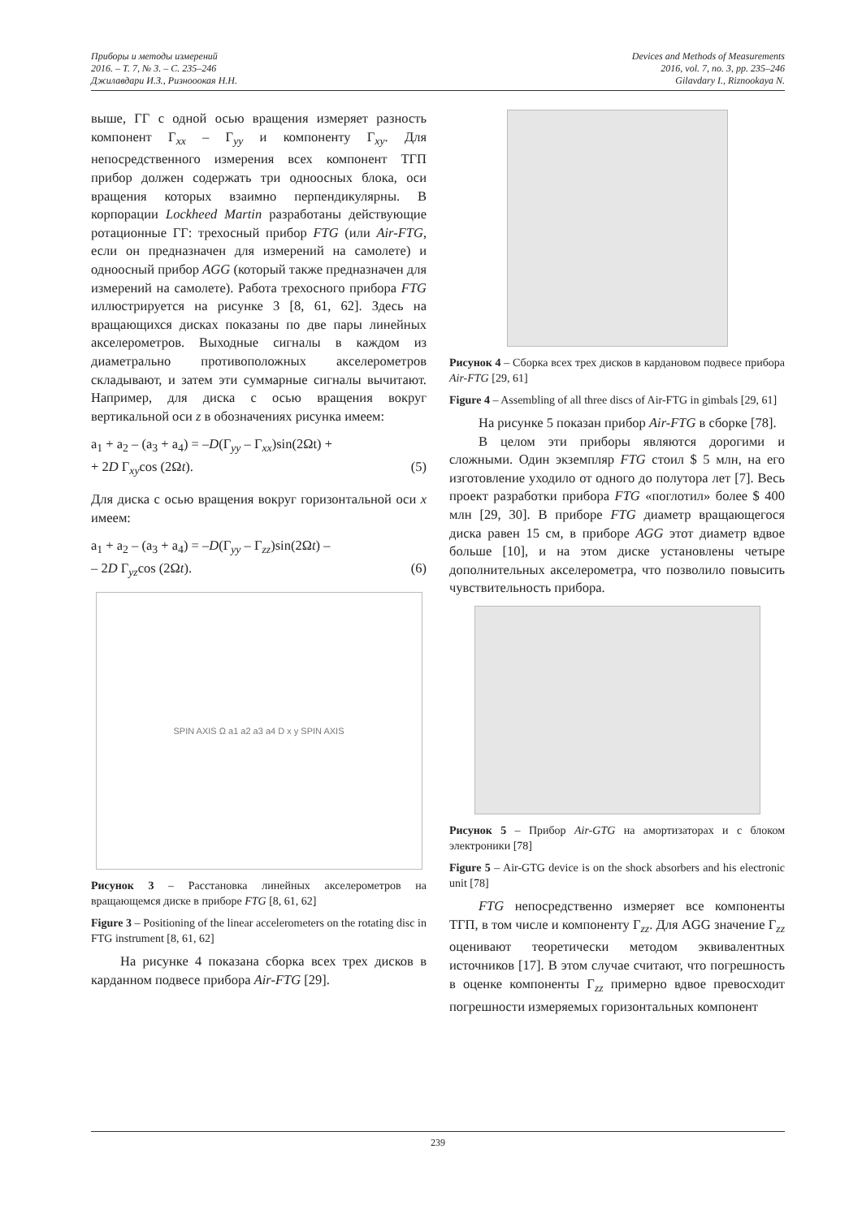Приборы и методы измерений
2016. – Т. 7, № 3. – С. 235–246
Джилавдари И.З., Ризнооокая Н.Н.
Devices and Methods of Measurements
2016, vol. 7, no. 3, pp. 235–246
Gilavdary I., Riznookaya N.
выше, ГГ с одной осью вращения измеряет разность компонент Γ<sub>xx</sub> – Γ<sub>yy</sub> и компоненту Γ<sub>xy</sub>. Для непосредственного измерения всех компонент ТГП прибор должен содержать три одноосных блока, оси вращения которых взаимно перпендикулярны. В корпорации Lockheed Martin разработаны действующие ротационные ГГ: трехосный прибор FTG (или Air-FTG, если он предназначен для измерений на самолете) и одноосный прибор AGG (который также предназначен для измерений на самолете). Работа трехосного прибора FTG иллюстрируется на рисунке 3 [8, 61, 62]. Здесь на вращающихся дисках показаны по две пары линейных акселерометров. Выходные сигналы в каждом из диаметрально противоположных акселерометров складывают, и затем эти суммарные сигналы вычитают. Например, для диска с осью вращения вокруг вертикальной оси z в обозначениях рисунка имеем:
a<sub>1</sub> + a<sub>2</sub> – (a<sub>3</sub> + a<sub>4</sub>) = –D(Γ<sub>yy</sub> – Γ<sub>xx</sub>)sin(2Ωt) +
+ 2D Γ<sub>xy</sub>cos (2Ωt). (5)
Для диска с осью вращения вокруг горизонтальной оси x имеем:
a<sub>1</sub> + a<sub>2</sub> – (a<sub>3</sub> + a<sub>4</sub>) = –D(Γ<sub>yy</sub> – Γ<sub>zz</sub>)sin(2Ωt) –
– 2D Γ<sub>yz</sub>cos (2Ωt). (6)
SPIN AXIS Ω a1 a2 a3 a4 D x y SPIN AXIS
Рисунок 3 – Расстановка линейных акселерометров на вращающемся диске в приборе FTG [8, 61, 62]
Figure 3 – Positioning of the linear accelerometers on the rotating disc in FTG instrument [8, 61, 62]
На рисунке 4 показана сборка всех трех дисков в карданном подвесе прибора Air-FTG [29].
Рисунок 4 – Сборка всех трех дисков в кардановом подвесе прибора Air-FTG [29, 61]
Figure 4 – Assembling of all three discs of Air-FTG in gimbals [29, 61]
На рисунке 5 показан прибор Air-FTG в сборке [78].
В целом эти приборы являются дорогими и сложными. Один экземпляр FTG стоил $ 5 млн, на его изготовление уходило от одного до полутора лет [7]. Весь проект разработки прибора FTG «поглотил» более $ 400 млн [29, 30]. В приборе FTG диаметр вращающегося диска равен 15 см, в приборе AGG этот диаметр вдвое больше [10], и на этом диске установлены четыре дополнительных акселерометра, что позволило повысить чувствительность прибора.
Рисунок 5 – Прибор Air-GTG на амортизаторах и с блоком электроники [78]
Figure 5 – Air-GTG device is on the shock absorbers and his electronic unit [78]
FTG непосредственно измеряет все компоненты ТГП, в том числе и компоненту Γ<sub>zz</sub>. Для AGG значение Γ<sub>zz</sub> оценивают теоретически методом эквивалентных источников [17]. В этом случае считают, что погрешность в оценке компоненты Γ<sub>zz</sub> примерно вдвое превосходит погрешности измеряемых горизонтальных компонент
239